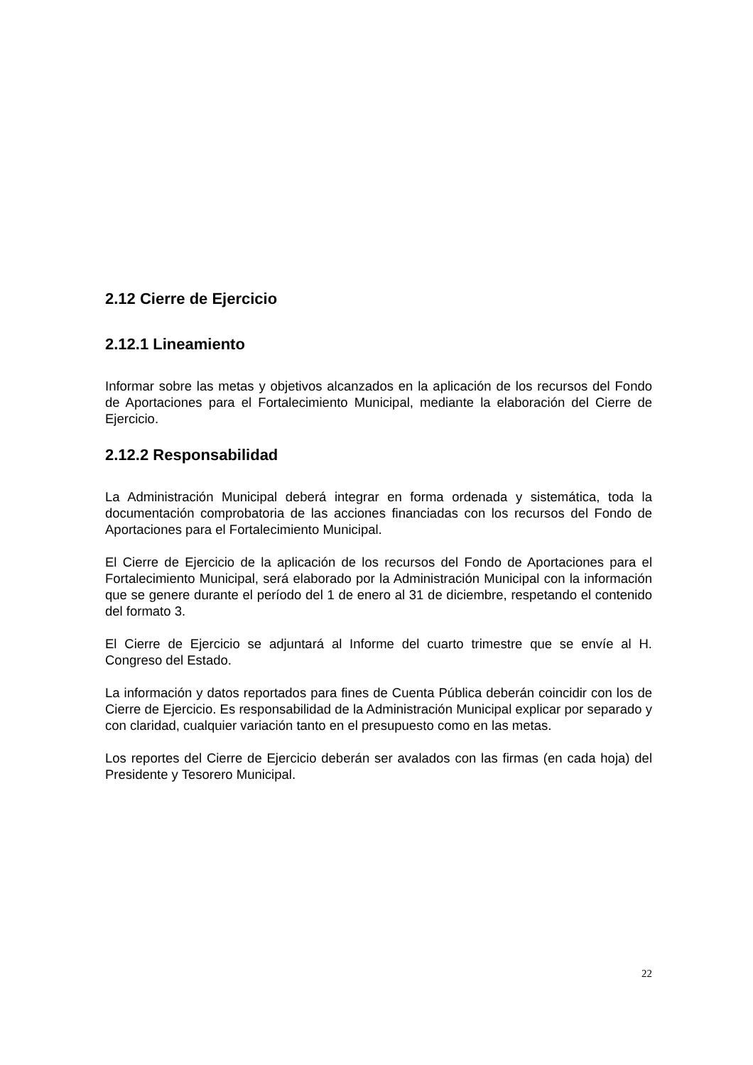2.12 Cierre de Ejercicio
2.12.1 Lineamiento
Informar sobre las metas y objetivos alcanzados en la aplicación de los recursos del Fondo de Aportaciones para el Fortalecimiento Municipal, mediante la elaboración del Cierre de Ejercicio.
2.12.2 Responsabilidad
La Administración Municipal deberá integrar en forma ordenada y sistemática, toda la documentación comprobatoria de las acciones financiadas con los recursos del Fondo de Aportaciones para el Fortalecimiento Municipal.
El Cierre de Ejercicio de la aplicación de los recursos del Fondo de Aportaciones para el Fortalecimiento Municipal, será elaborado por la Administración Municipal con la información que se genere durante el período del 1 de enero al 31 de diciembre, respetando el contenido del formato 3.
El Cierre de Ejercicio se adjuntará al Informe del cuarto trimestre que se envíe al H. Congreso del Estado.
La información y datos reportados para fines de Cuenta Pública deberán coincidir con los de Cierre de Ejercicio. Es responsabilidad de la Administración Municipal explicar por separado y con claridad, cualquier variación tanto en el presupuesto como en las metas.
Los reportes del Cierre de Ejercicio deberán ser avalados con las firmas (en cada hoja) del Presidente y Tesorero Municipal.
22